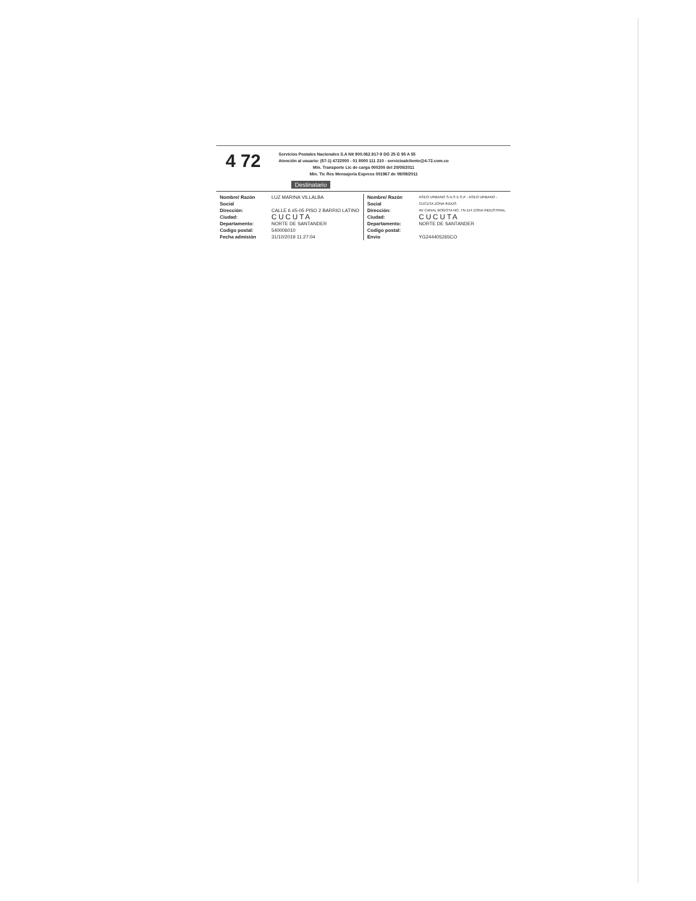4 72
Servicios Postales Nacionales S.A Nit 900.062.917-9 DG 25 G 95 A 55
Atención al usuario: (57-1) 4722000 - 01 8000 111 210 - servicioalcliente@4-72.com.co
Min. Transporte Lic de carga 000200 del 20/05/2011
Min. Tic Res Mensajeria Express 001967 de 09/09/2011
Destinatario
Nombre/ Razón Social LUZ MARINA VILLALBA
Dirección: CALLE 6 #5-05 PISO 2 BARRIO LATINO
Ciudad: CUCUTA
Departamento: NORTE DE SANTANDER
Codigo postal: 540006010
Fecha admisión 31/10/2019 11:27:04
Nombre/ Razón Social ASEO URBANO S.A.S E.S.P - ASEO URBANO - CUCUTA ZONA INDUS
Dirección: AV CANAL BOGOTA NO. 7N-114 ZONA INDUSTRIAL
Ciudad: CUCUTA
Departamento: NORTE DE SANTANDER
Codigo postal:
Envio YG244405265CO